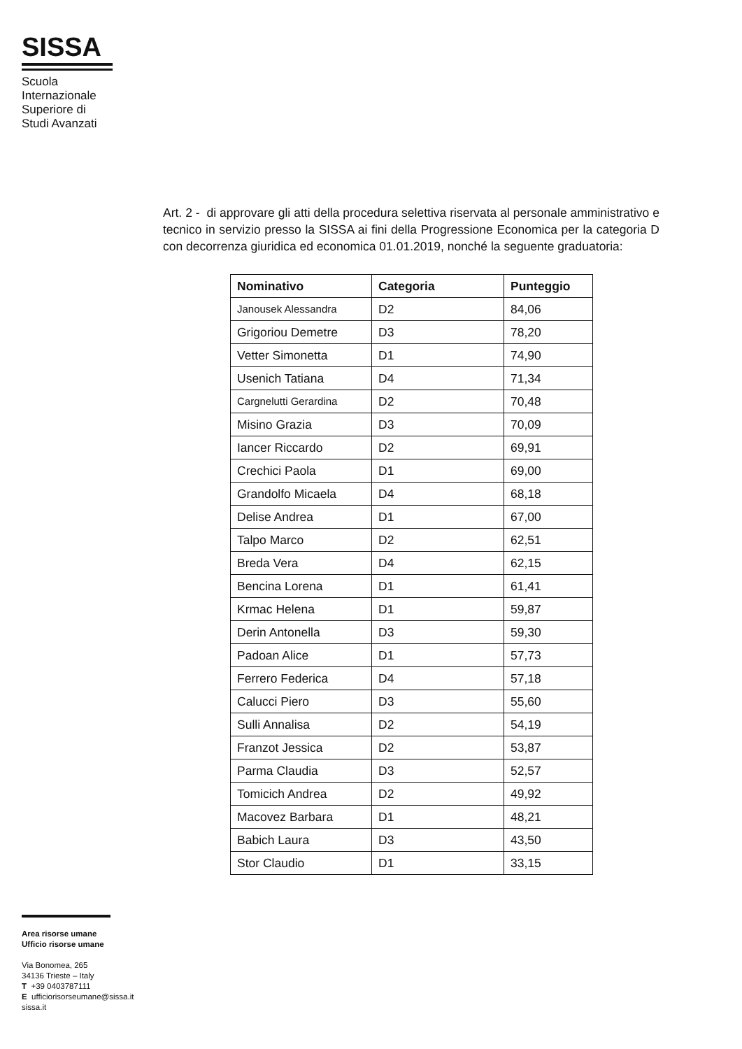SISSA
Scuola
Internazionale
Superiore di
Studi Avanzati
Art. 2 - di approvare gli atti della procedura selettiva riservata al personale amministrativo e tecnico in servizio presso la SISSA ai fini della Progressione Economica per la categoria D con decorrenza giuridica ed economica 01.01.2019, nonché la seguente graduatoria:
| Nominativo | Categoria | Punteggio |
| --- | --- | --- |
| Janousek Alessandra | D2 | 84,06 |
| Grigoriou Demetre | D3 | 78,20 |
| Vetter Simonetta | D1 | 74,90 |
| Usenich Tatiana | D4 | 71,34 |
| Cargnelutti Gerardina | D2 | 70,48 |
| Misino Grazia | D3 | 70,09 |
| Iancer Riccardo | D2 | 69,91 |
| Crechici Paola | D1 | 69,00 |
| Grandolfo Micaela | D4 | 68,18 |
| Delise Andrea | D1 | 67,00 |
| Talpo Marco | D2 | 62,51 |
| Breda Vera | D4 | 62,15 |
| Bencina Lorena | D1 | 61,41 |
| Krmac Helena | D1 | 59,87 |
| Derin Antonella | D3 | 59,30 |
| Padoan Alice | D1 | 57,73 |
| Ferrero Federica | D4 | 57,18 |
| Calucci Piero | D3 | 55,60 |
| Sulli Annalisa | D2 | 54,19 |
| Franzot Jessica | D2 | 53,87 |
| Parma Claudia | D3 | 52,57 |
| Tomicich Andrea | D2 | 49,92 |
| Macovez Barbara | D1 | 48,21 |
| Babich Laura | D3 | 43,50 |
| Stor Claudio | D1 | 33,15 |
Area risorse umane
Ufficio risorse umane
Via Bonomea, 265
34136 Trieste – Italy
T +39 0403787111
E ufficiorisorseumane@sissa.it
sissa.it